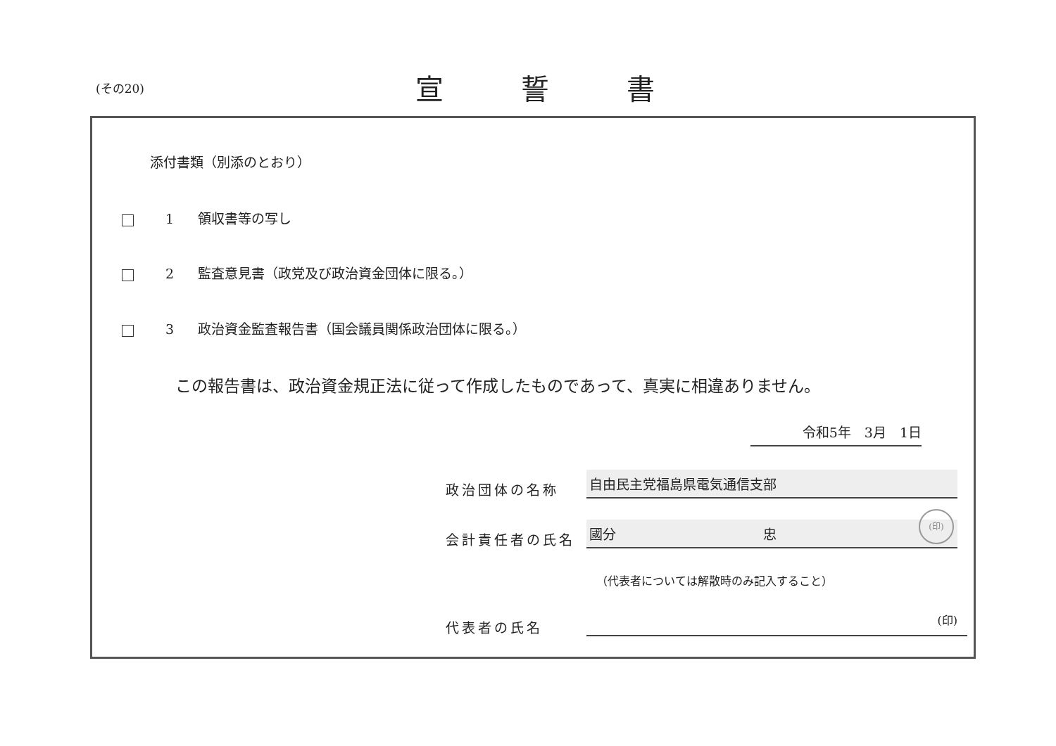(その20) 宣誓書
添付書類（別添のとおり）
1 領収書等の写し
2 監査意見書（政党及び政治資金団体に限る。）
3 政治資金監査報告書（国会議員関係政治団体に限る。）
この報告書は、政治資金規正法に従って作成したものであって、真実に相違ありません。
令和5年　3月　1日
政治団体の名称
自由民主党福島県電気通信支部
会計責任者の氏名
國分　　　　　　　　　　　忠
(印)
代表者の氏名
（代表者については解散時のみ記入すること）
(印)